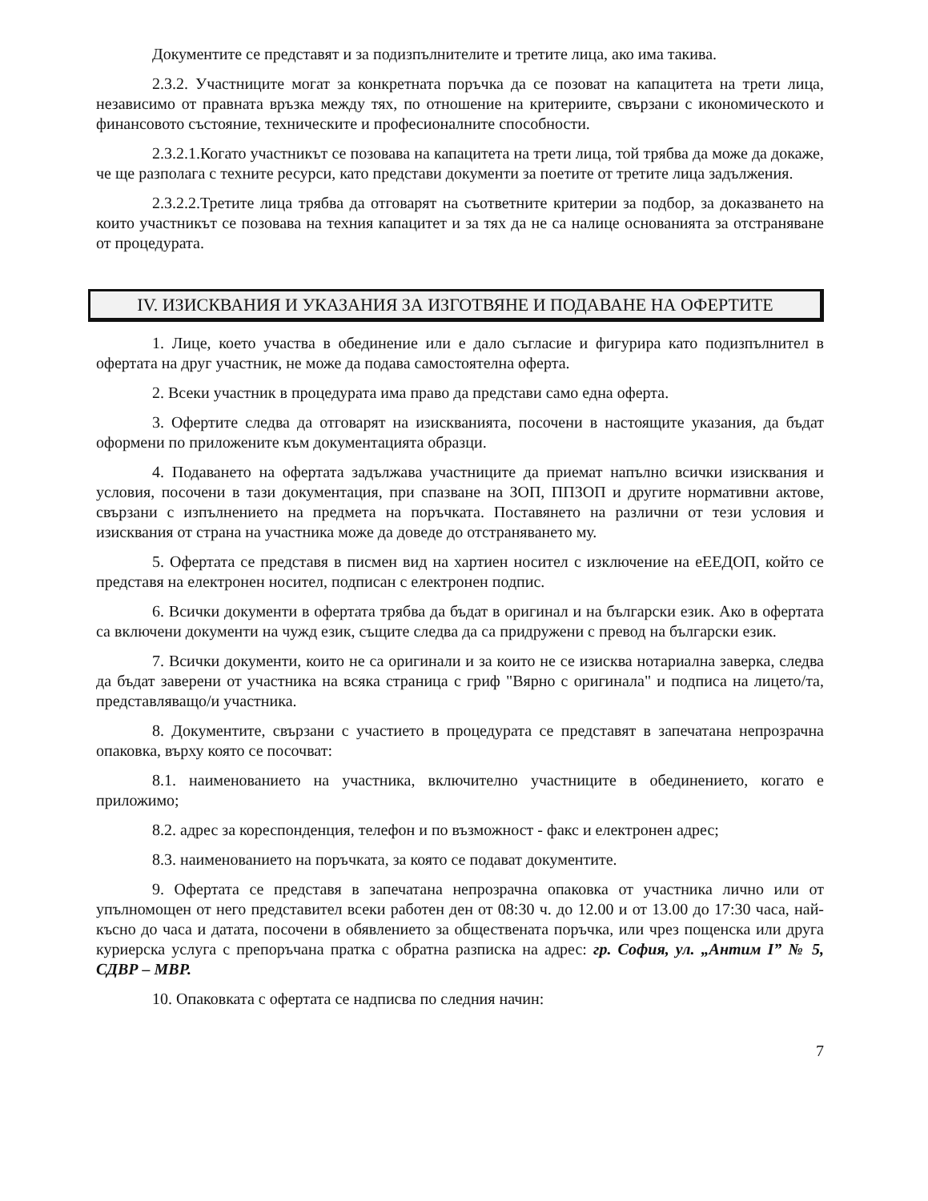Документите се представят и за подизпълнителите и третите лица, ако има такива.
2.3.2. Участниците могат за конкретната поръчка да се позоват на капацитета на трети лица, независимо от правната връзка между тях, по отношение на критериите, свързани с икономическото и финансовото състояние, техническите и професионалните способности.
2.3.2.1.Когато участникът се позовава на капацитета на трети лица, той трябва да може да докаже, че ще разполага с техните ресурси, като представи документи за поетите от третите лица задължения.
2.3.2.2.Третите лица трябва да отговарят на съответните критерии за подбор, за доказването на които участникът се позовава на техния капацитет и за тях да не са налице основанията за отстраняване от процедурата.
IV. ИЗИСКВАНИЯ И УКАЗАНИЯ ЗА ИЗГОТВЯНЕ И ПОДАВАНЕ НА ОФЕРТИТЕ
1. Лице, което участва в обединение или е дало съгласие и фигурира като подизпълнител в офертата на друг участник, не може да подава самостоятелна оферта.
2. Всеки участник в процедурата има право да представи само една оферта.
3. Офертите следва да отговарят на изискванията, посочени в настоящите указания, да бъдат оформени по приложените към документацията образци.
4. Подаването на офертата задължава участниците да приемат напълно всички изисквания и условия, посочени в тази документация, при спазване на ЗОП, ППЗОП и другите нормативни актове, свързани с изпълнението на предмета на поръчката. Поставянето на различни от тези условия и изисквания от страна на участника може да доведе до отстраняването му.
5. Офертата се представя в писмен вид на хартиен носител с изключение на еЕЕДОП, който се представя на електронен носител, подписан с електронен подпис.
6. Всички документи в офертата трябва да бъдат в оригинал и на български език. Ако в офертата са включени документи на чужд език, същите следва да са придружени с превод на български език.
7. Всички документи, които не са оригинали и за които не се изисква нотариална заверка, следва да бъдат заверени от участника на всяка страница с гриф "Вярно с оригинала" и подписа на лицето/та, представляващо/и участника.
8. Документите, свързани с участието в процедурата се представят в запечатана непрозрачна опаковка, върху която се посочват:
8.1. наименованието на участника, включително участниците в обединението, когато е приложимо;
8.2. адрес за кореспонденция, телефон и по възможност - факс и електронен адрес;
8.3. наименованието на поръчката, за която се подават документите.
9. Офертата се представя в запечатана непрозрачна опаковка от участника лично или от упълномощен от него представител всеки работен ден от 08:30 ч. до 12.00 и от 13.00 до 17:30 часа, най-късно до часа и датата, посочени в обявлението за обществената поръчка, или чрез пощенска или друга куриерска услуга с препоръчана пратка с обратна разписка на адрес: гр. София, ул. „Антим I” № 5, СДВР – МВР.
10. Опаковката с офертата се надписва по следния начин:
7